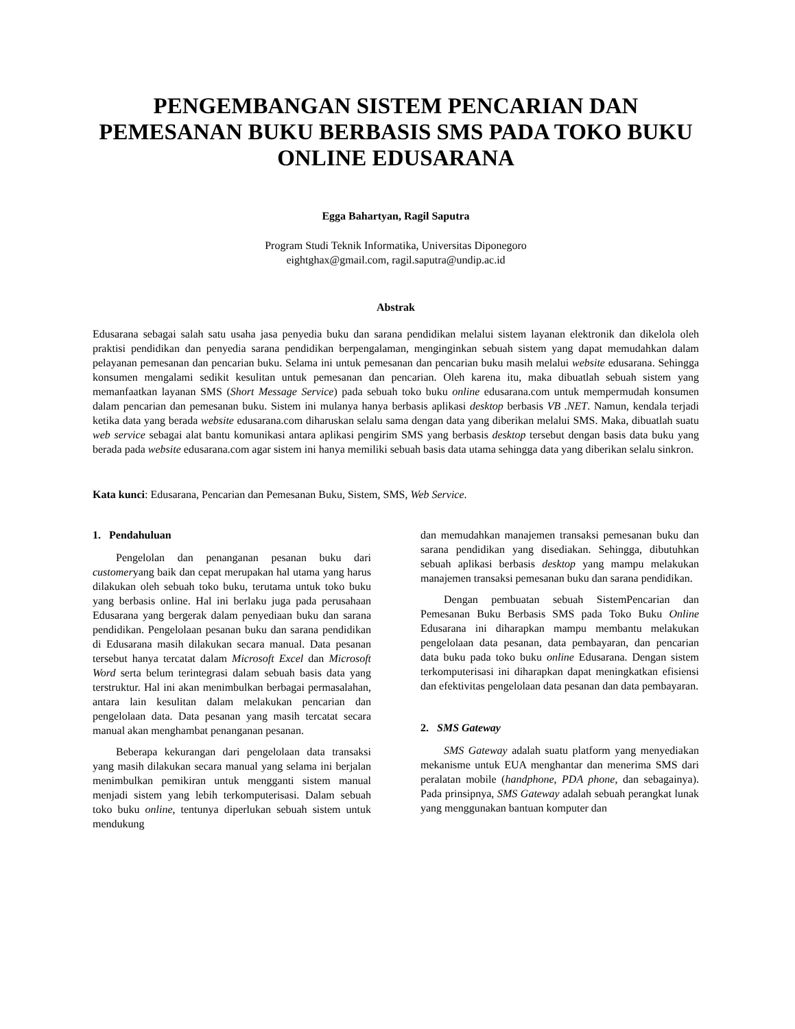PENGEMBANGAN SISTEM PENCARIAN DAN PEMESANAN BUKU BERBASIS SMS PADA TOKO BUKU ONLINE EDUSARANA
Egga Bahartyan, Ragil Saputra
Program Studi Teknik Informatika, Universitas Diponegoro
eightghax@gmail.com, ragil.saputra@undip.ac.id
Abstrak
Edusarana sebagai salah satu usaha jasa penyedia buku dan sarana pendidikan melalui sistem layanan elektronik dan dikelola oleh praktisi pendidikan dan penyedia sarana pendidikan berpengalaman, menginginkan sebuah sistem yang dapat memudahkan dalam pelayanan pemesanan dan pencarian buku. Selama ini untuk pemesanan dan pencarian buku masih melalui website edusarana. Sehingga konsumen mengalami sedikit kesulitan untuk pemesanan dan pencarian. Oleh karena itu, maka dibuatlah sebuah sistem yang memanfaatkan layanan SMS (Short Message Service) pada sebuah toko buku online edusarana.com untuk mempermudah konsumen dalam pencarian dan pemesanan buku. Sistem ini mulanya hanya berbasis aplikasi desktop berbasis VB .NET. Namun, kendala terjadi ketika data yang berada website edusarana.com diharuskan selalu sama dengan data yang diberikan melalui SMS. Maka, dibuatlah suatu web service sebagai alat bantu komunikasi antara aplikasi pengirim SMS yang berbasis desktop tersebut dengan basis data buku yang berada pada website edusarana.com agar sistem ini hanya memiliki sebuah basis data utama sehingga data yang diberikan selalu sinkron.
Kata kunci: Edusarana, Pencarian dan Pemesanan Buku, Sistem, SMS, Web Service.
1. Pendahuluan
Pengelolan dan penanganan pesanan buku dari customeryang baik dan cepat merupakan hal utama yang harus dilakukan oleh sebuah toko buku, terutama untuk toko buku yang berbasis online. Hal ini berlaku juga pada perusahaan Edusarana yang bergerak dalam penyediaan buku dan sarana pendidikan. Pengelolaan pesanan buku dan sarana pendidikan di Edusarana masih dilakukan secara manual. Data pesanan tersebut hanya tercatat dalam Microsoft Excel dan Microsoft Word serta belum terintegrasi dalam sebuah basis data yang terstruktur. Hal ini akan menimbulkan berbagai permasalahan, antara lain kesulitan dalam melakukan pencarian dan pengelolaan data. Data pesanan yang masih tercatat secara manual akan menghambat penanganan pesanan.
Beberapa kekurangan dari pengelolaan data transaksi yang masih dilakukan secara manual yang selama ini berjalan menimbulkan pemikiran untuk mengganti sistem manual menjadi sistem yang lebih terkomputerisasi. Dalam sebuah toko buku online, tentunya diperlukan sebuah sistem untuk mendukung
dan memudahkan manajemen transaksi pemesanan buku dan sarana pendidikan yang disediakan. Sehingga, dibutuhkan sebuah aplikasi berbasis desktop yang mampu melakukan manajemen transaksi pemesanan buku dan sarana pendidikan.
Dengan pembuatan sebuah SistemPencarian dan Pemesanan Buku Berbasis SMS pada Toko Buku Online Edusarana ini diharapkan mampu membantu melakukan pengelolaan data pesanan, data pembayaran, dan pencarian data buku pada toko buku online Edusarana. Dengan sistem terkomputerisasi ini diharapkan dapat meningkatkan efisiensi dan efektivitas pengelolaan data pesanan dan data pembayaran.
2. SMS Gateway
SMS Gateway adalah suatu platform yang menyediakan mekanisme untuk EUA menghantar dan menerima SMS dari peralatan mobile (handphone, PDA phone, dan sebagainya). Pada prinsipnya, SMS Gateway adalah sebuah perangkat lunak yang menggunakan bantuan komputer dan